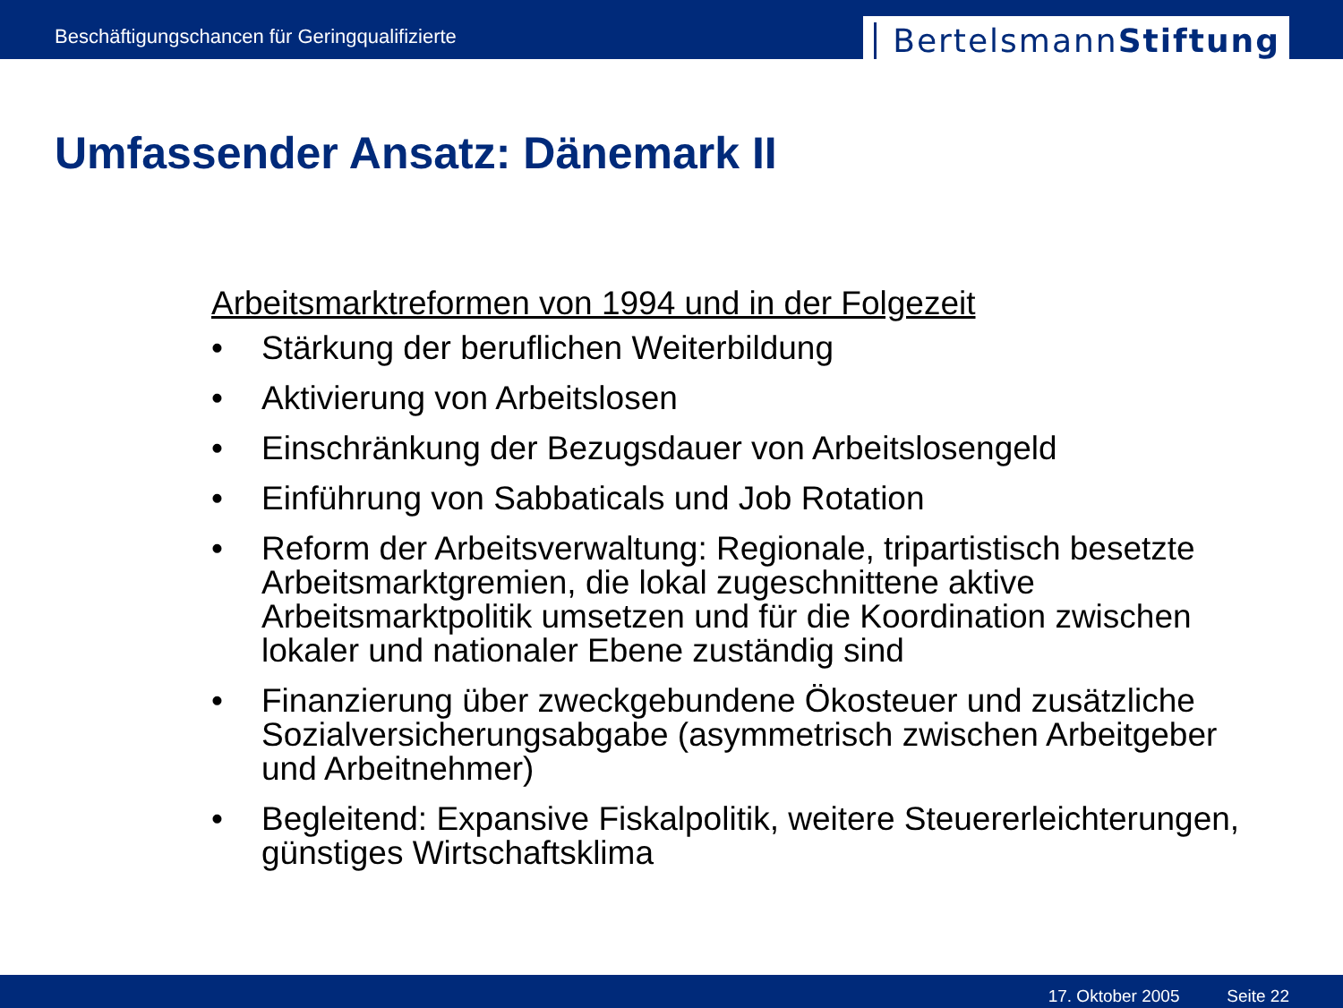Beschäftigungschancen für Geringqualifizierte
BertelsmannStiftung
Umfassender Ansatz: Dänemark II
Arbeitsmarktreformen von 1994 und in der Folgezeit
• Stärkung der beruflichen Weiterbildung
• Aktivierung von Arbeitslosen
• Einschränkung der Bezugsdauer von Arbeitslosengeld
• Einführung von Sabbaticals und Job Rotation
• Reform der Arbeitsverwaltung: Regionale, tripartistisch besetzte Arbeitsmarktgremien, die lokal zugeschnittene aktive Arbeitsmarktpolitik umsetzen und für die Koordination zwischen lokaler und nationaler Ebene zuständig sind
• Finanzierung über zweckgebundene Ökosteuer und zusätzliche Sozialversicherungsabgabe (asymmetrisch zwischen Arbeitgeber und Arbeitnehmer)
• Begleitend: Expansive Fiskalpolitik, weitere Steuererleichterungen, günstiges Wirtschaftsklima
17. Oktober 2005 Seite 22